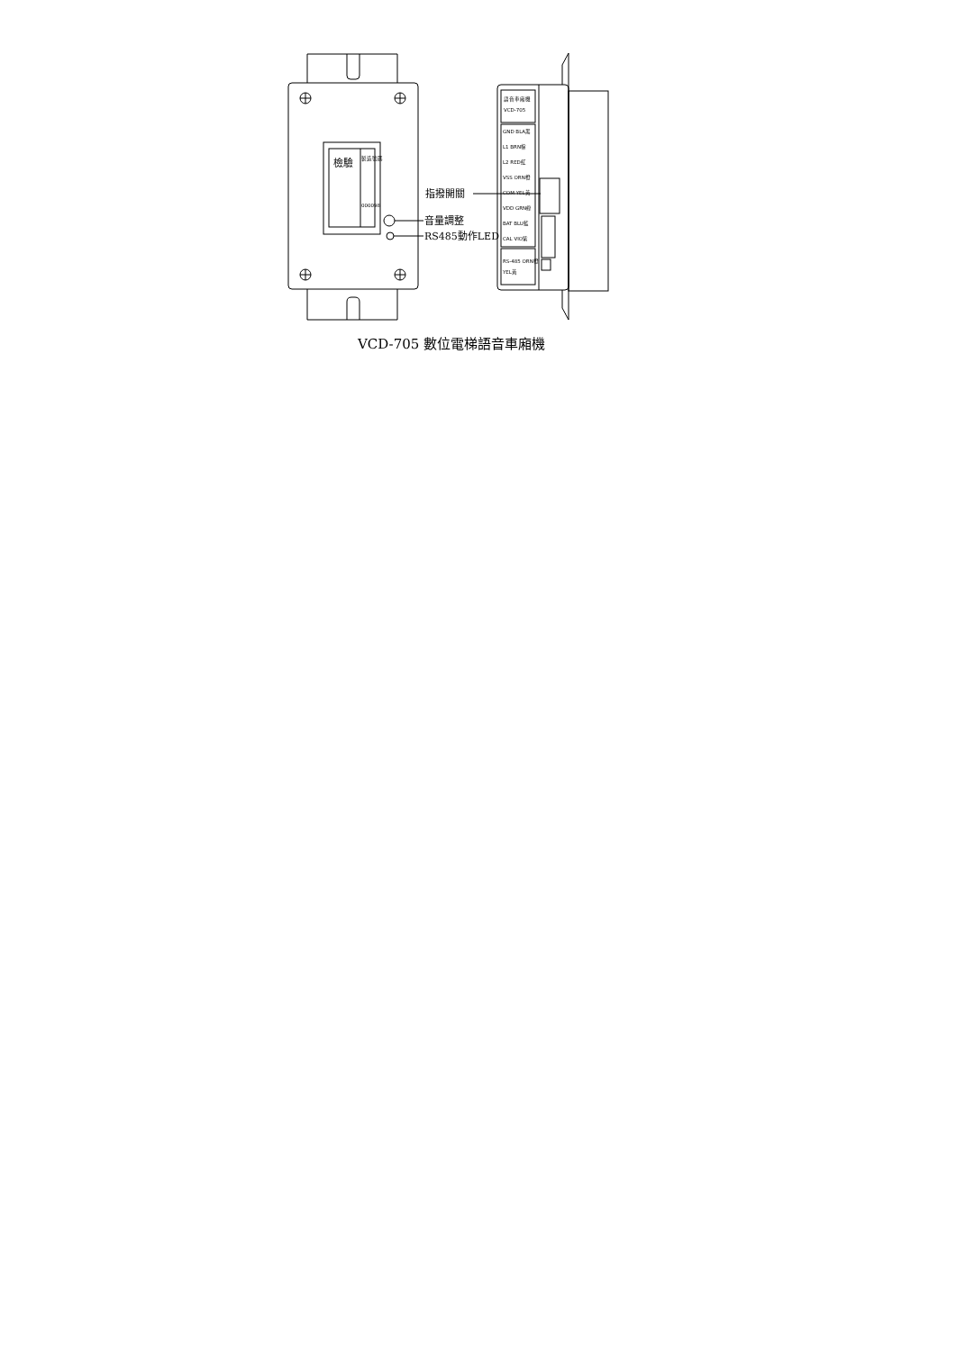檢驗
製造號碼
000098
音量調整
RS485動作LED
語音車廂機
VCD-705
GND BLA黑
L1 BRN棕
L2 RED紅
VSS ORN橙
COM YEL黃
VDD GRN綠
BAT BLU藍
CAL VIO紫
RS-485 ORN橙
YEL黃
指撥開關
VCD-705 數位電梯語音車廂機